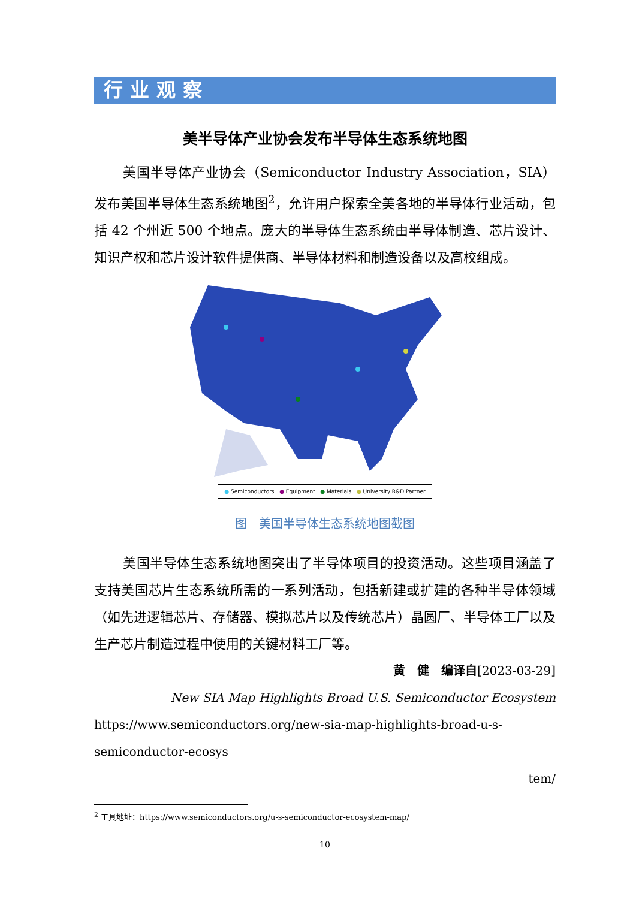行业观察
美半导体产业协会发布半导体生态系统地图
美国半导体产业协会（Semiconductor Industry Association，SIA）发布美国半导体生态系统地图<sup>2</sup>，允许用户探索全美各地的半导体行业活动，包括 42 个州近 500 个地点。庞大的半导体生态系统由半导体制造、芯片设计、知识产权和芯片设计软件提供商、半导体材料和制造设备以及高校组成。
● Semiconductors ● Equipment ● Materials ● University R&D Partner
图　美国半导体生态系统地图截图
美国半导体生态系统地图突出了半导体项目的投资活动。这些项目涵盖了支持美国芯片生态系统所需的一系列活动，包括新建或扩建的各种半导体领域（如先进逻辑芯片、存储器、模拟芯片以及传统芯片）晶圆厂、半导体工厂以及生产芯片制造过程中使用的关键材料工厂等。
黄　健　编译自[2023-03-29]
New SIA Map Highlights Broad U.S. Semiconductor Ecosystem
https://www.semiconductors.org/new-sia-map-highlights-broad-u-s-semiconductor-ecosys
tem/
<sup>2</sup> 工具地址：https://www.semiconductors.org/u-s-semiconductor-ecosystem-map/
10